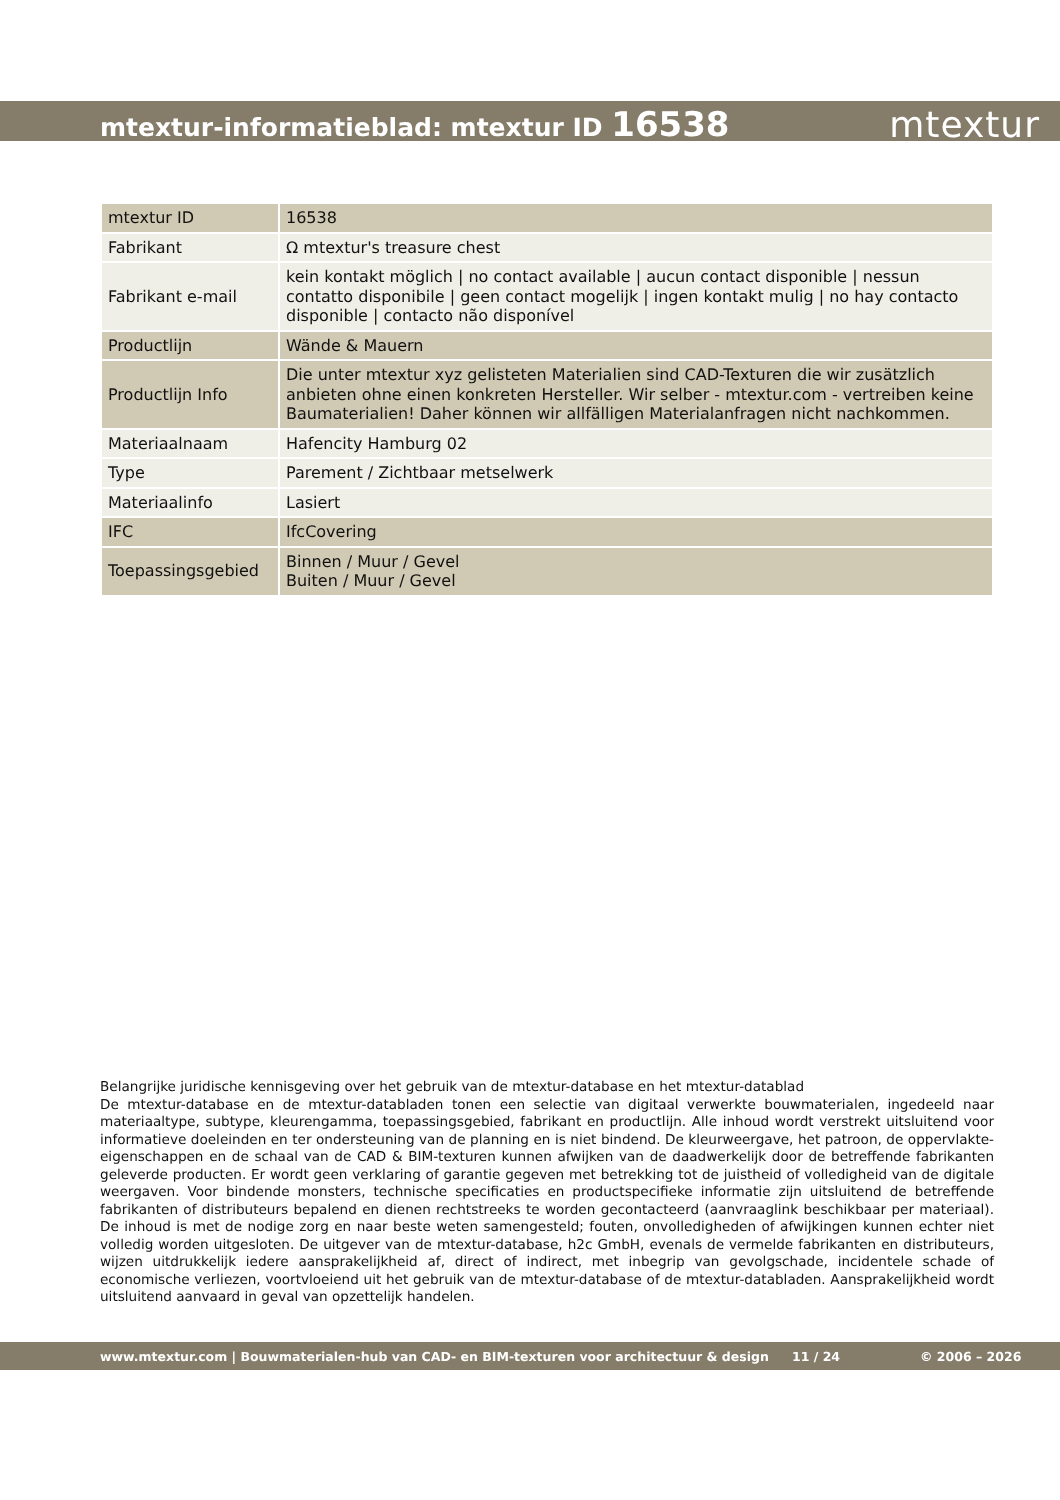mtextur-informatieblad: mtextur ID 16538 mtextur
| mtextur ID | 16538 |
| Fabrikant | Ω mtextur's treasure chest |
| Fabrikant e-mail | kein kontakt möglich / no contact available / aucun contact disponible / nessun contatto disponibile / geen contact mogelijk / ingen kontakt mulig / no hay contacto disponible / contacto não disponível |
| Productlijn | Wände & Mauern |
| Productlijn Info | Die unter mtextur xyz gelisteten Materialien sind CAD-Texturen die wir zusätzlich anbieten ohne einen konkreten Hersteller. Wir selber - mtextur.com - vertreiben keine Baumaterialien! Daher können wir allfälligen Materialanfragen nicht nachkommen. |
| Materiaalnaam | Hafencity Hamburg 02 |
| Type | Parement / Zichtbaar metselwerk |
| Materiaalinfo | Lasiert |
| IFC | IfcCovering |
| Toepassingsgebied | Binnen / Muur / Gevel Buiten / Muur / Gevel |
Belangrijke juridische kennisgeving over het gebruik van de mtextur-database en het mtextur-datablad
De mtextur-database en de mtextur-databladen tonen een selectie van digitaal verwerkte bouwmaterialen, ingedeeld naar materiaaltype, subtype, kleurengamma, toepassingsgebied, fabrikant en productlijn. Alle inhoud wordt verstrekt uitsluitend voor informatieve doeleinden en ter ondersteuning van de planning en is niet bindend. De kleurweergave, het patroon, de oppervlakte-eigenschappen en de schaal van de CAD & BIM-texturen kunnen afwijken van de daadwerkelijk door de betreffende fabrikanten geleverde producten. Er wordt geen verklaring of garantie gegeven met betrekking tot de juistheid of volledigheid van de digitale weergaven. Voor bindende monsters, technische specificaties en productspecifieke informatie zijn uitsluitend de betreffende fabrikanten of distributeurs bepalend en dienen rechtstreeks te worden gecontacteerd (aanvraaglink beschikbaar per materiaal). De inhoud is met de nodige zorg en naar beste weten samengesteld; fouten, onvolledigheden of afwijkingen kunnen echter niet volledig worden uitgesloten. De uitgever van de mtextur-database, h2c GmbH, evenals de vermelde fabrikanten en distributeurs, wijzen uitdrukkelijk iedere aansprakelijkheid af, direct of indirect, met inbegrip van gevolgschade, incidentele schade of economische verliezen, voortvloeiend uit het gebruik van de mtextur-database of de mtextur-databladen. Aansprakelijkheid wordt uitsluitend aanvaard in geval van opzettelijk handelen.
www.mtextur.com | Bouwmaterialen-hub van CAD- en BIM-texturen voor architectuur & design
11 / 24 © 2006 – 2026